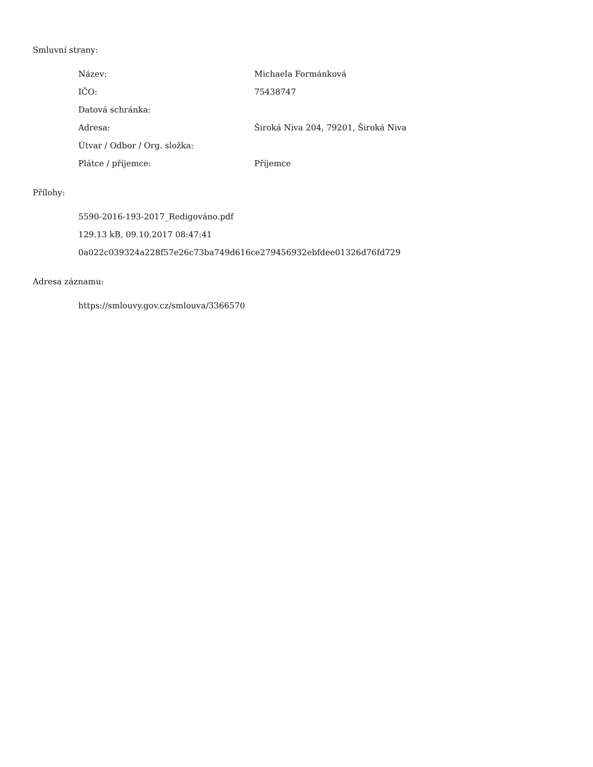Smluvní strany:
| Název: | Michaela Formánková |
| IČO: | 75438747 |
| Datová schránka: | |
| Adresa: | Široká Niva 204, 79201, Široká Niva |
| Útvar / Odbor / Org. složka: | |
| Plátce / příjemce: | Příjemce |
Přílohy:
5590-2016-193-2017_Redigováno.pdf
129.13 kB, 09.10.2017 08:47:41
0a022c039324a228f57e26c73ba749d616ce279456932ebfdee01326d76fd729
Adresa záznamu:
https://smlouvy.gov.cz/smlouva/3366570